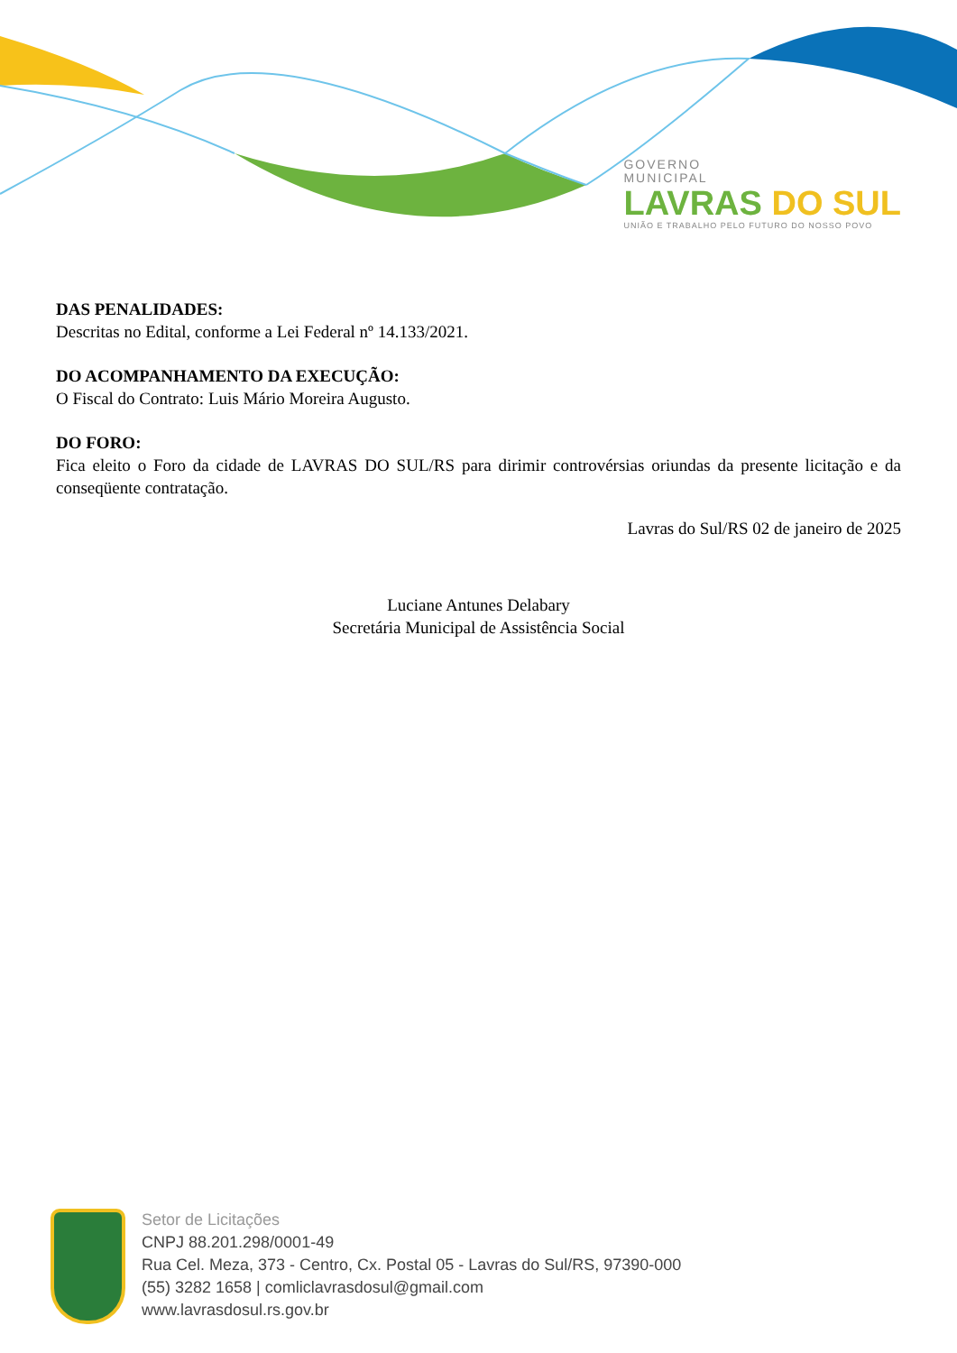GOVERNO
MUNICIPAL
LAVRAS DO SUL
UNIÃO E TRABALHO PELO FUTURO DO NOSSO POVO
DAS PENALIDADES:
Descritas no Edital, conforme a Lei Federal nº 14.133/2021.
DO ACOMPANHAMENTO DA EXECUÇÃO:
O Fiscal do Contrato: Luis Mário Moreira Augusto.
DO FORO:
Fica eleito o Foro da cidade de LAVRAS DO SUL/RS para dirimir controvérsias oriundas da presente licitação e da conseqüente contratação.
Lavras do Sul/RS 02 de janeiro de 2025
Luciane Antunes Delabary
Secretária Municipal de Assistência Social
Setor de Licitações
CNPJ 88.201.298/0001-49
Rua Cel. Meza, 373 - Centro, Cx. Postal 05 - Lavras do Sul/RS, 97390-000
(55) 3282 1658 | comliclavrasdosul@gmail.com
www.lavrasdosul.rs.gov.br